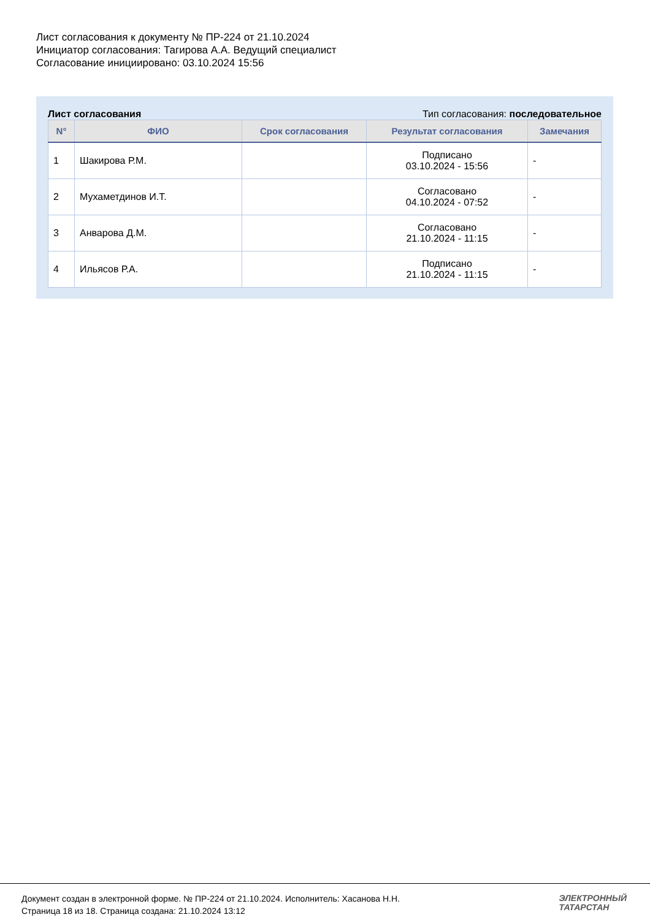Лист согласования к документу № ПР-224 от 21.10.2024
Инициатор согласования: Тагирова А.А. Ведущий специалист
Согласование инициировано: 03.10.2024 15:56
Лист согласования Тип согласования: последовательное
| N° | ФИО | Срок согласования | Результат согласования | Замечания |
| --- | --- | --- | --- | --- |
| 1 | Шакирова Р.М. | | Подписано 03.10.2024 - 15:56 | - |
| 2 | Мухаметдинов И.Т. | | Согласовано 04.10.2024 - 07:52 | - |
| 3 | Анварова Д.М. | | Согласовано 21.10.2024 - 11:15 | - |
| 4 | Ильясов Р.А. | | Подписано 21.10.2024 - 11:15 | - |
Документ создан в электронной форме. № ПР-224 от 21.10.2024. Исполнитель: Хасанова Н.Н.
Страница 18 из 18. Страница создана: 21.10.2024 13:12
ЭЛЕКТРОННЫЙ
ТАТАРСТАН